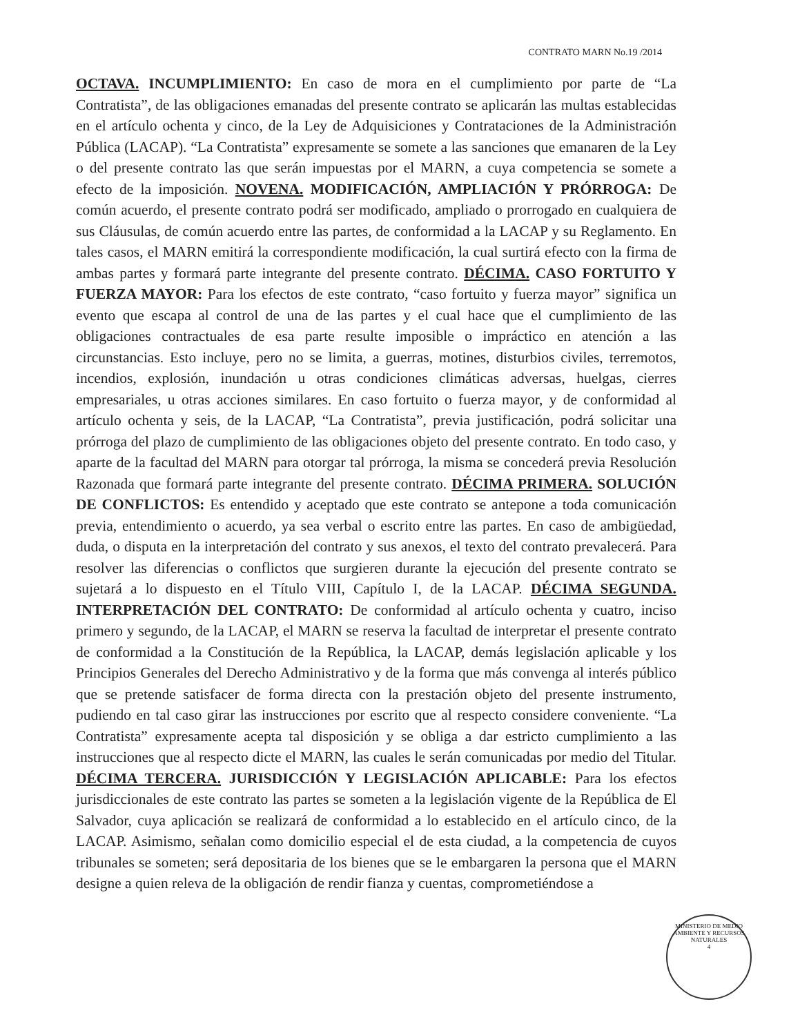CONTRATO MARN No.19 /2014
OCTAVA. INCUMPLIMIENTO: En caso de mora en el cumplimiento por parte de “La Contratista”, de las obligaciones emanadas del presente contrato se aplicarán las multas establecidas en el artículo ochenta y cinco, de la Ley de Adquisiciones y Contrataciones de la Administración Pública (LACAP). “La Contratista” expresamente se somete a las sanciones que emanaren de la Ley o del presente contrato las que serán impuestas por el MARN, a cuya competencia se somete a efecto de la imposición. NOVENA. MODIFICACIÓN, AMPLIACIÓN Y PRÓRROGA: De común acuerdo, el presente contrato podrá ser modificado, ampliado o prorrogado en cualquiera de sus Cláusulas, de común acuerdo entre las partes, de conformidad a la LACAP y su Reglamento. En tales casos, el MARN emitirá la correspondiente modificación, la cual surtirá efecto con la firma de ambas partes y formará parte integrante del presente contrato. DÉCIMA. CASO FORTUITO Y FUERZA MAYOR: Para los efectos de este contrato, “caso fortuito y fuerza mayor” significa un evento que escapa al control de una de las partes y el cual hace que el cumplimiento de las obligaciones contractuales de esa parte resulte imposible o impráctico en atención a las circunstancias. Esto incluye, pero no se limita, a guerras, motines, disturbios civiles, terremotos, incendios, explosión, inundación u otras condiciones climáticas adversas, huelgas, cierres empresariales, u otras acciones similares. En caso fortuito o fuerza mayor, y de conformidad al artículo ochenta y seis, de la LACAP, “La Contratista”, previa justificación, podrá solicitar una prórroga del plazo de cumplimiento de las obligaciones objeto del presente contrato. En todo caso, y aparte de la facultad del MARN para otorgar tal prórroga, la misma se concederá previa Resolución Razonada que formará parte integrante del presente contrato. DÉCIMA PRIMERA. SOLUCIÓN DE CONFLICTOS: Es entendido y aceptado que este contrato se antepone a toda comunicación previa, entendimiento o acuerdo, ya sea verbal o escrito entre las partes. En caso de ambigüedad, duda, o disputa en la interpretación del contrato y sus anexos, el texto del contrato prevalecerá. Para resolver las diferencias o conflictos que surgieren durante la ejecución del presente contrato se sujetará a lo dispuesto en el Título VIII, Capítulo I, de la LACAP. DÉCIMA SEGUNDA. INTERPRETACIÓN DEL CONTRATO: De conformidad al artículo ochenta y cuatro, inciso primero y segundo, de la LACAP, el MARN se reserva la facultad de interpretar el presente contrato de conformidad a la Constitución de la República, la LACAP, demás legislación aplicable y los Principios Generales del Derecho Administrativo y de la forma que más convenga al interés público que se pretende satisfacer de forma directa con la prestación objeto del presente instrumento, pudiendo en tal caso girar las instrucciones por escrito que al respecto considere conveniente. “La Contratista” expresamente acepta tal disposición y se obliga a dar estricto cumplimiento a las instrucciones que al respecto dicte el MARN, las cuales le serán comunicadas por medio del Titular. DÉCIMA TERCERA. JURISDICCIÓN Y LEGISLACIÓN APLICABLE: Para los efectos jurisdiccionales de este contrato las partes se someten a la legislación vigente de la República de El Salvador, cuya aplicación se realizará de conformidad a lo establecido en el artículo cinco, de la LACAP. Asimismo, señalan como domicilio especial el de esta ciudad, a la competencia de cuyos tribunales se someten; será depositaria de los bienes que se le embargaren la persona que el MARN designe a quien releva de la obligación de rendir fianza y cuentas, comprometiéndose a
MINISTERIO DE MEDIO AMBIENTE Y RECURSOS NATURALES
4